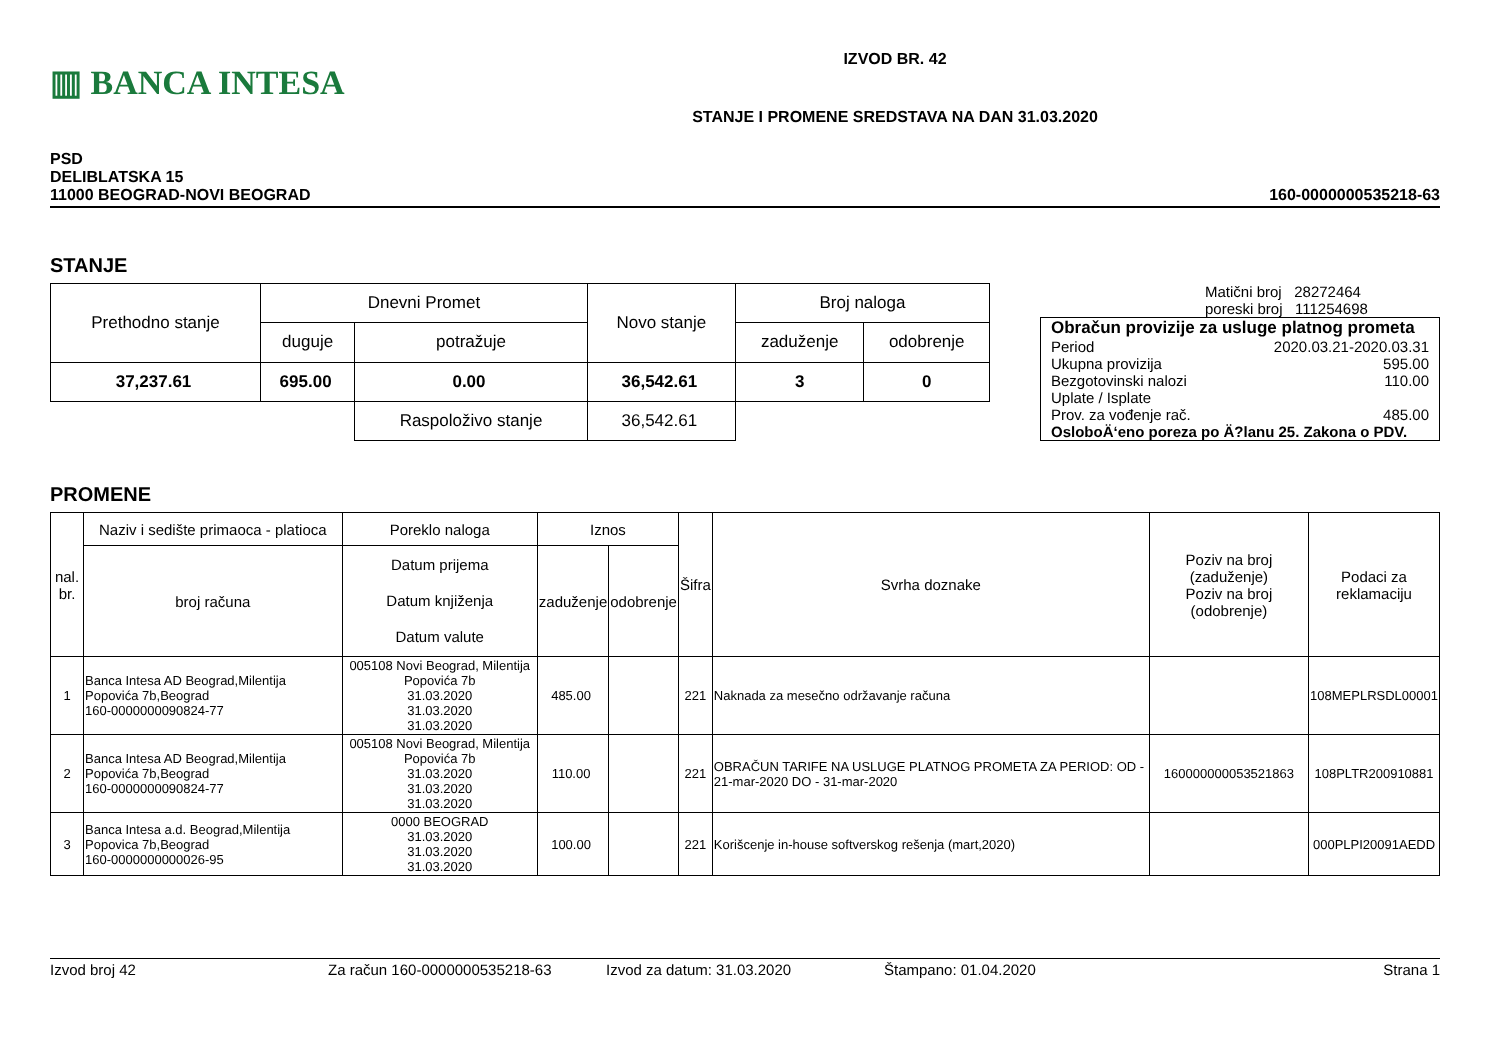▥ BANCA INTESA
IZVOD BR. 42
STANJE I PROMENE SREDSTAVA NA DAN 31.03.2020
PSD
DELIBLATSKA 15
11000 BEOGRAD-NOVI BEOGRAD
160-0000000535218-63
STANJE
| Prethodno stanje | Dnevni Promet | | Novo stanje | Broj naloga | |
| | duguje | potražuje | | zaduženje | odobrenje |
| 37,237.61 | 695.00 | 0.00 | 36,542.61 | 3 | 0 |
| | | Raspoloživo stanje | 36,542.61 | | |
Matični broj 28272464
poreski broj 111254698
| Obračun provizije za usluge platnog prometa Period 2020.03.21-2020.03.31 Ukupna provizija 595.00 Bezgotovinski nalozi 110.00 Uplate / Isplate Prov. za vođenje rač. 485.00 OsloboÄ‘eno poreza po Ä?lanu 25. Zakona o PDV. |
PROMENE
| nal. br. | Naziv i sedište primaoca - platioca | Poreklo naloga | Iznos | | Šifra | Svrha doznake | Poziv na broj (zaduženje) Poziv na broj (odobrenje) | Podaci za reklamaciju |
| | broj računa | Datum prijema Datum knjiženja Datum valute | zaduženje | odobrenje | | | | |
| 1 | Banca Intesa AD Beograd,Milentija Popovića 7b,Beograd 160-0000000090824-77 | 005108 Novi Beograd, Milentija Popovića 7b 31.03.2020 31.03.2020 31.03.2020 | 485.00 | | 221 | Naknada za mesečno održavanje računa | | 108MEPLRSDL00001 |
| 2 | Banca Intesa AD Beograd,Milentija Popovića 7b,Beograd 160-0000000090824-77 | 005108 Novi Beograd, Milentija Popovića 7b 31.03.2020 31.03.2020 31.03.2020 | 110.00 | | 221 | OBRAČUN TARIFE NA USLUGE PLATNOG PROMETA ZA PERIOD: OD - 21-mar-2020 DO - 31-mar-2020 | 160000000053521863 | 108PLTR200910881 |
| 3 | Banca Intesa a.d. Beograd,Milentija Popovica 7b,Beograd 160-0000000000026-95 | 0000 BEOGRAD 31.03.2020 31.03.2020 31.03.2020 | 100.00 | | 221 | Korišcenje in-house softverskog rešenja (mart,2020) | | 000PLPI20091AEDD |
Izvod broj 42 Za račun 160-0000000535218-63 Izvod za datum: 31.03.2020 Štampano: 01.04.2020 Strana 1